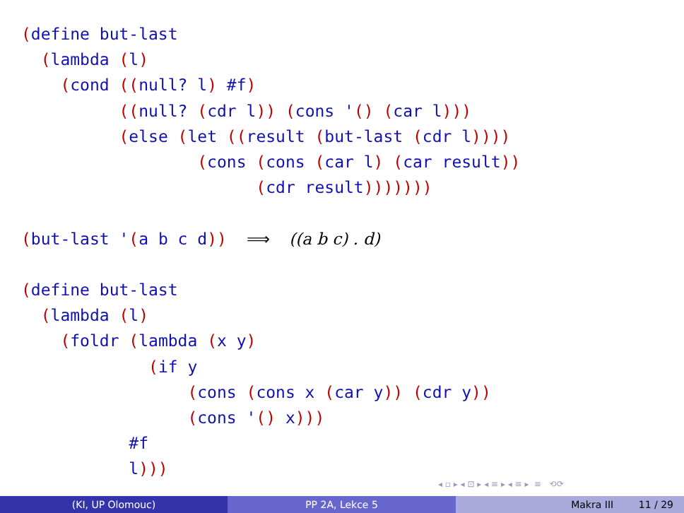(define but-last
  (lambda (l)
    (cond ((null? l) #f)
          ((null? (cdr l)) (cons '() (car l)))
          (else (let ((result (but-last (cdr l))))
                  (cons (cons (car l) (car result))
                        (cdr result)))))))

(but-last '(a b c d))  ⟹  ((a b c) . d)

(define but-last
  (lambda (l)
    (foldr (lambda (x y)
             (if y
                 (cons (cons x (car y)) (cdr y))
                 (cons '() x)))
           #f
           l)))
◂ ▫ ▸ ◂ ⊡ ▸ ◂ ≡ ▸ ◂ ≡ ▸ ≡ ⟲⟳
(KI, UP Olomouc) PP 2A, Lekce 5 Makra III 11 / 29